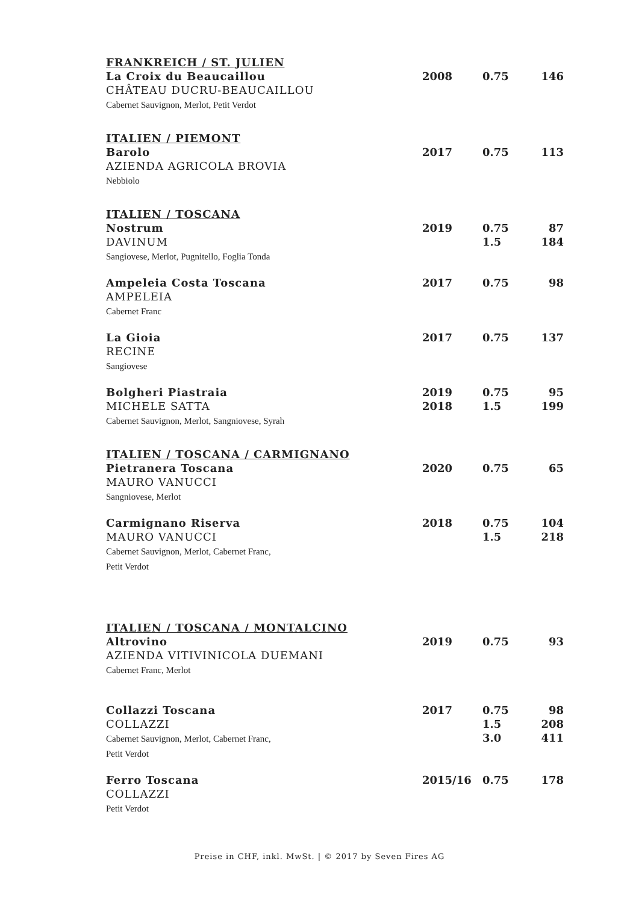| FRANKREICH / ST. JULIEN | | | |
| La Croix du Beaucaillou CHÂTEAU DUCRU-BEAUCAILLOU Cabernet Sauvignon, Merlot, Petit Verdot | 2008 | 0.75 | 146 |
| ITALIEN / PIEMONT | | | |
| Barolo AZIENDA AGRICOLA BROVIA Nebbiolo | 2017 | 0.75 | 113 |
| ITALIEN / TOSCANA | | | |
| Nostrum DAVINUM Sangiovese, Merlot, Pugnitello, Foglia Tonda | 2019 | 0.75 1.5 | 87 184 |
| Ampeleia Costa Toscana AMPELEIA Cabernet Franc | 2017 | 0.75 | 98 |
| La Gioia RECINE Sangiovese | 2017 | 0.75 | 137 |
| Bolgheri Piastraia MICHELE SATTA Cabernet Sauvignon, Merlot, Sangniovese, Syrah | 2019 2018 | 0.75 1.5 | 95 199 |
| ITALIEN / TOSCANA / CARMIGNANO | | | |
| Pietranera Toscana MAURO VANUCCI Sangniovese, Merlot | 2020 | 0.75 | 65 |
| Carmignano Riserva MAURO VANUCCI Cabernet Sauvignon, Merlot, Cabernet Franc, Petit Verdot | 2018 | 0.75 1.5 | 104 218 |
| ITALIEN / TOSCANA / MONTALCINO | | | |
| Altrovino AZIENDA VITIVINICOLA DUEMANI Cabernet Franc, Merlot | 2019 | 0.75 | 93 |
| Collazzi Toscana COLLAZZI Cabernet Sauvignon, Merlot, Cabernet Franc, Petit Verdot | 2017 | 0.75 1.5 3.0 | 98 208 411 |
| Ferro Toscana COLLAZZI Petit Verdot | 2015/16 | 0.75 | 178 |
Preise in CHF, inkl. MwSt. | © 2017 by Seven Fires AG